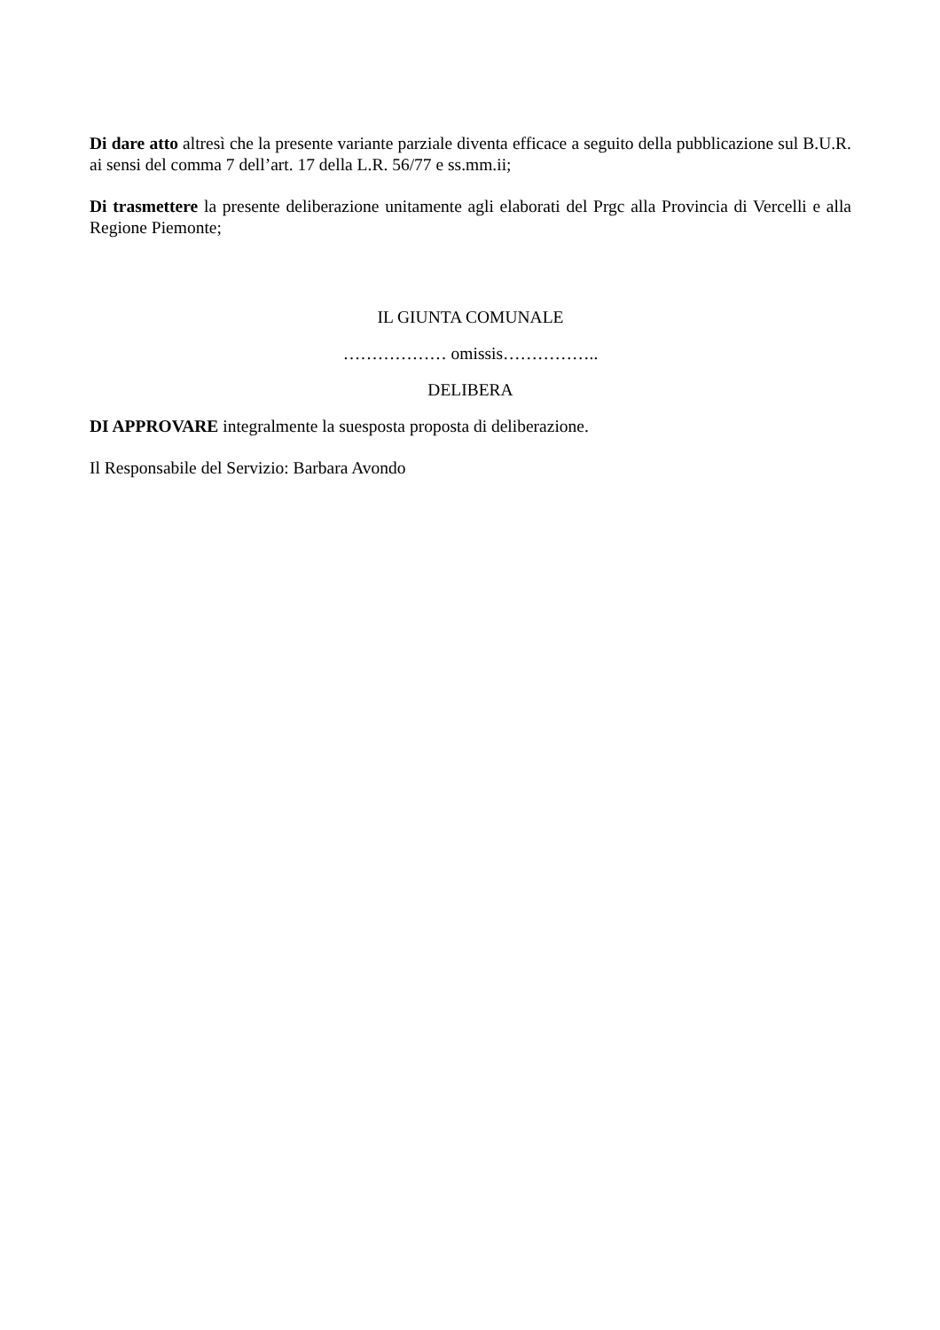Di dare atto altresì che la presente variante parziale diventa efficace a seguito della pubblicazione sul B.U.R. ai sensi del comma 7 dell’art. 17 della L.R. 56/77 e ss.mm.ii;
Di trasmettere la presente deliberazione unitamente agli elaborati del Prgc alla Provincia di Vercelli e alla Regione Piemonte;
IL GIUNTA COMUNALE
……………… omissis……………..
DELIBERA
DI APPROVARE integralmente la suesposta proposta di deliberazione.
Il Responsabile del Servizio: Barbara Avondo